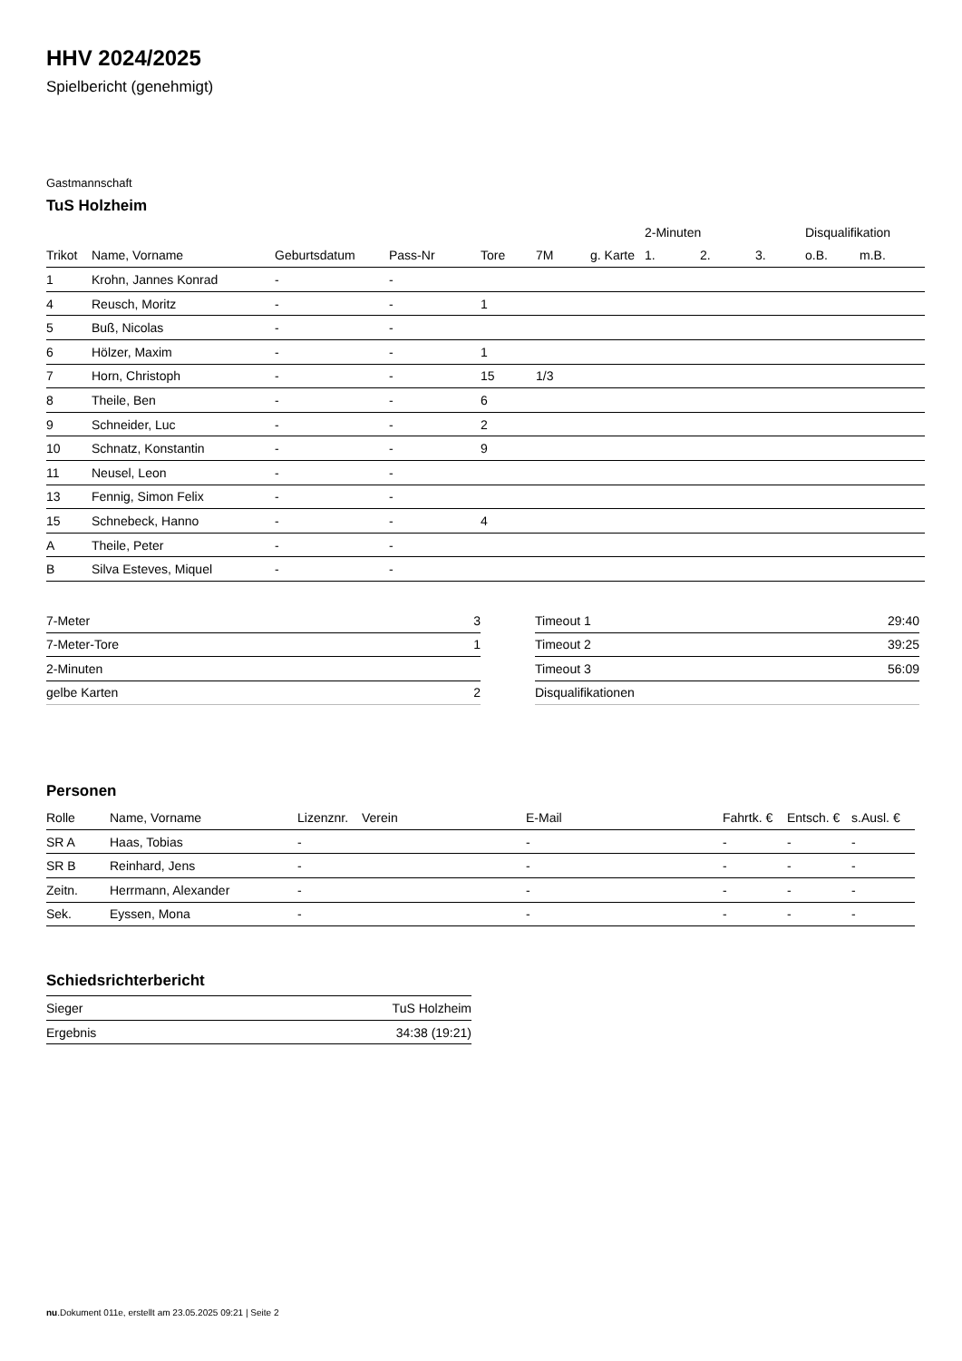HHV 2024/2025
Spielbericht (genehmigt)
Gastmannschaft
TuS Holzheim
| | | | | | | | 2-Minuten | | | Disqualifikation | |
| Trikot | Name, Vorname | Geburtsdatum | Pass-Nr | Tore | 7M | g. Karte | 1. | 2. | 3. | o.B. | m.B. |
| 1 | Krohn, Jannes Konrad | - | - | | | | | | | | |
| 4 | Reusch, Moritz | - | - | 1 | | | | | | | |
| 5 | Buß, Nicolas | - | - | | | | | | | | |
| 6 | Hölzer, Maxim | - | - | 1 | | | | | | | |
| 7 | Horn, Christoph | - | - | 15 | 1/3 | | | | | | |
| 8 | Theile, Ben | - | - | 6 | | | | | | | |
| 9 | Schneider, Luc | - | - | 2 | | | | | | | |
| 10 | Schnatz, Konstantin | - | - | 9 | | | | | | | |
| 11 | Neusel, Leon | - | - | | | | | | | | |
| 13 | Fennig, Simon Felix | - | - | | | | | | | | |
| 15 | Schnebeck, Hanno | - | - | 4 | | | | | | | |
| A | Theile, Peter | - | - | | | | | | | | |
| B | Silva Esteves, Miquel | - | - | | | | | | | | |
| 7-Meter | 3 |
| 7-Meter-Tore | 1 |
| 2-Minuten | |
| gelbe Karten | 2 |
| Timeout 1 | 29:40 |
| Timeout 2 | 39:25 |
| Timeout 3 | 56:09 |
| Disqualifikationen | |
Personen
| Rolle | Name, Vorname | Lizenznr. | Verein | E-Mail | Fahrtk. € | Entsch. € | s.Ausl. € |
| --- | --- | --- | --- | --- | --- | --- | --- |
| SR A | Haas, Tobias | - | | - | - | - | - |
| SR B | Reinhard, Jens | - | | - | - | - | - |
| Zeitn. | Herrmann, Alexander | - | | - | - | - | - |
| Sek. | Eyssen, Mona | - | | - | - | - | - |
Schiedsrichterbericht
| Sieger | TuS Holzheim |
| Ergebnis | 34:38 (19:21) |
nu.Dokument 011e, erstellt am 23.05.2025 09:21 | Seite 2